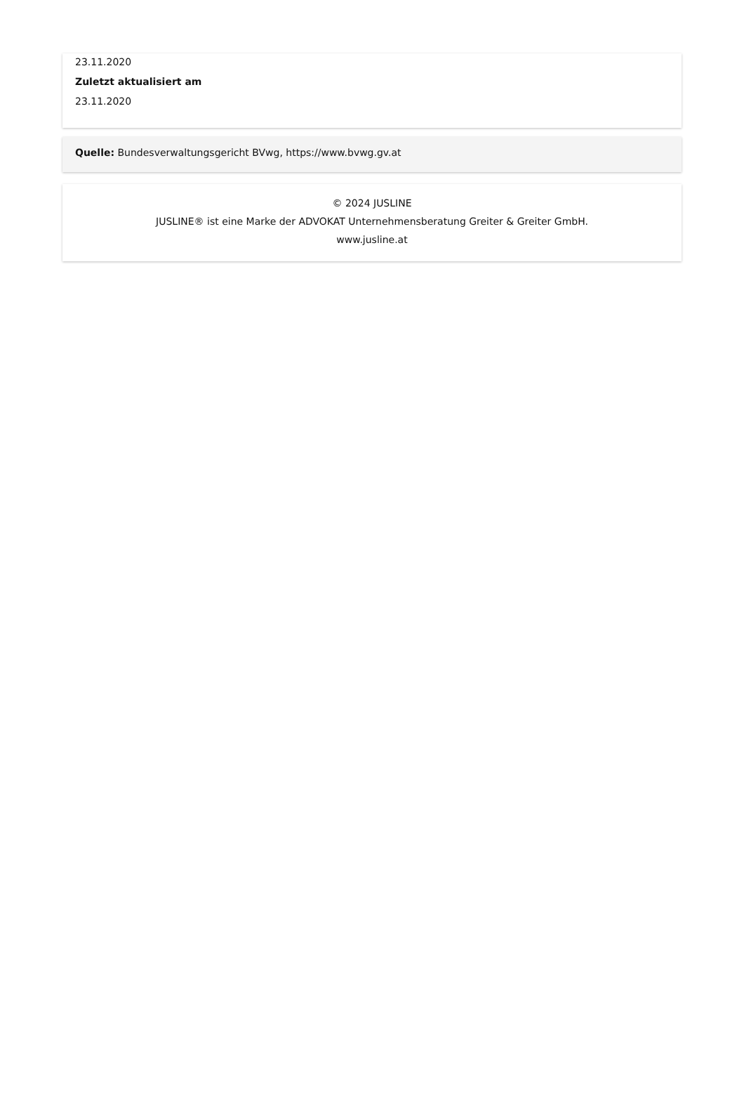23.11.2020
Zuletzt aktualisiert am
23.11.2020
Quelle: Bundesverwaltungsgericht BVwg, https://www.bvwg.gv.at
© 2024 JUSLINE
JUSLINE® ist eine Marke der ADVOKAT Unternehmensberatung Greiter & Greiter GmbH.
www.jusline.at